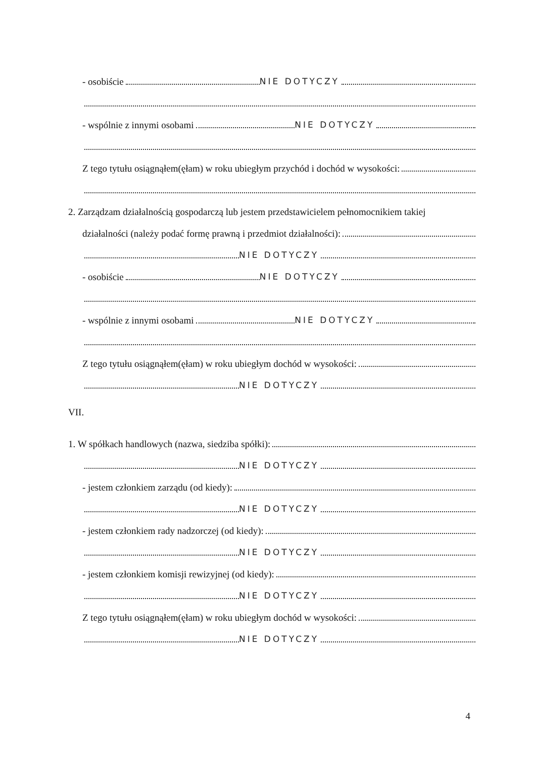- osobiście NIE DOTYCZY
- wspólnie z innymi osobami NIE DOTYCZY
Z tego tytułu osiągnąłem(ęłam) w roku ubiegłym przychód i dochód w wysokości:
2. Zarządzam działalnością gospodarczą lub jestem przedstawicielem pełnomocnikiem takiej
działalności (należy podać formę prawną i przedmiot działalności):
NIE DOTYCZY
- osobiście NIE DOTYCZY
- wspólnie z innymi osobami NIE DOTYCZY
Z tego tytułu osiągnąłem(ęłam) w roku ubiegłym dochód w wysokości:
NIE DOTYCZY
VII.
1. W spółkach handlowych (nazwa, siedziba spółki):
NIE DOTYCZY
- jestem członkiem zarządu (od kiedy):
NIE DOTYCZY
- jestem członkiem rady nadzorczej (od kiedy):
NIE DOTYCZY
- jestem członkiem komisji rewizyjnej (od kiedy):
NIE DOTYCZY
Z tego tytułu osiągnąłem(ęłam) w roku ubiegłym dochód w wysokości:
NIE DOTYCZY
4